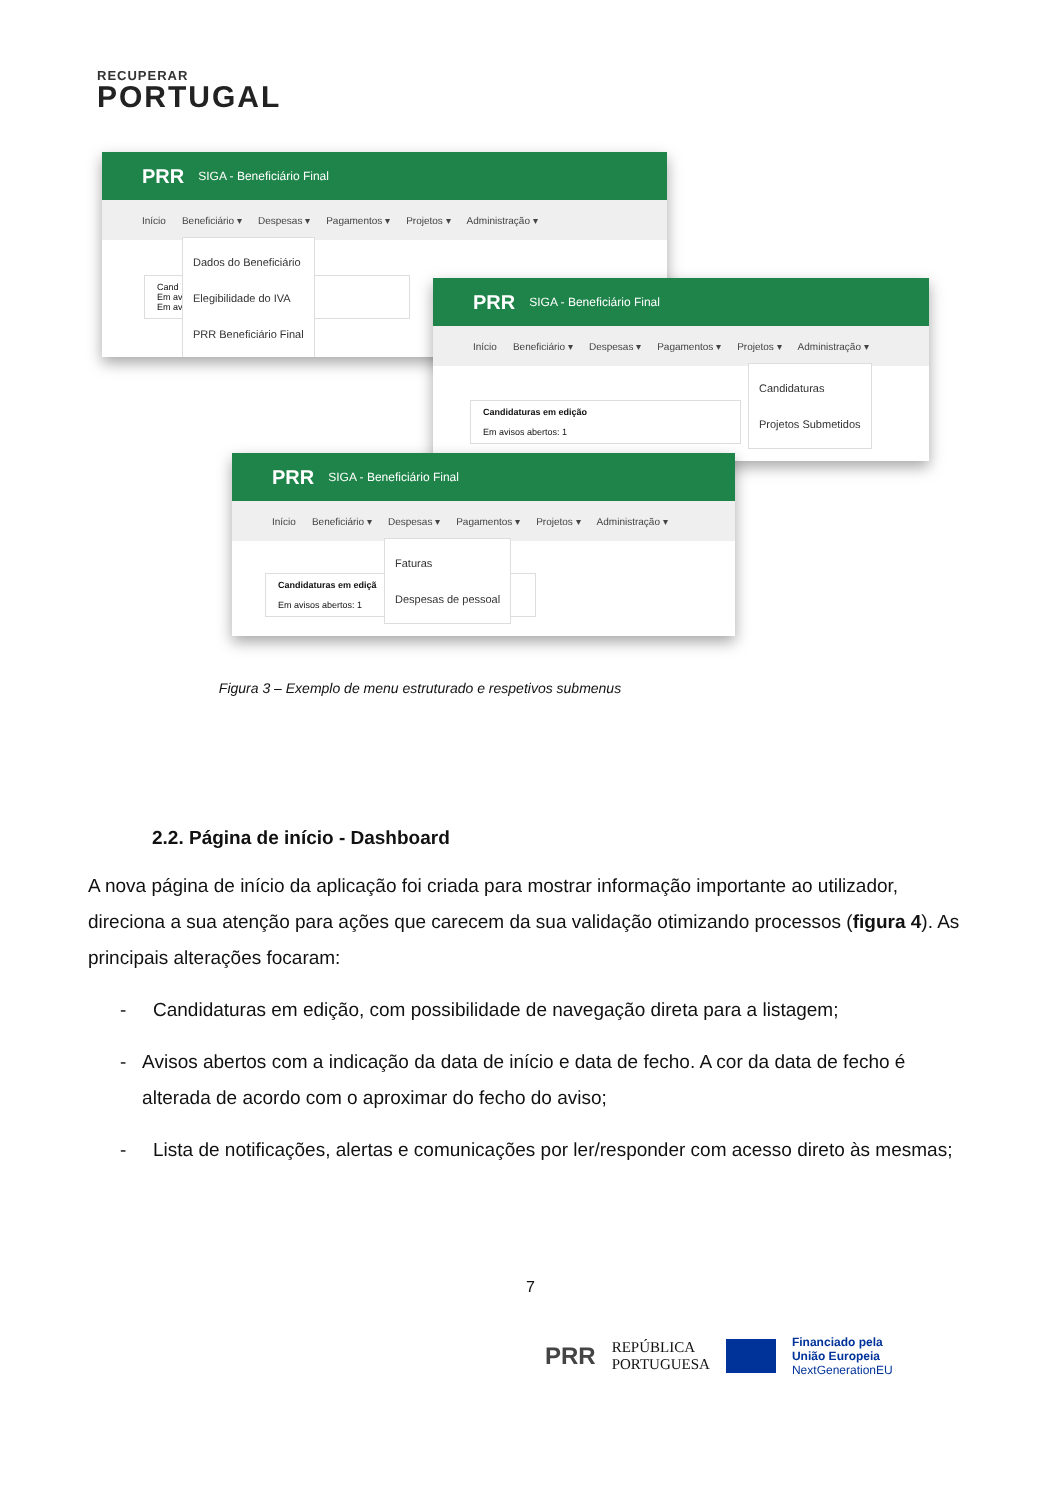RECUPERAR
PORTUGAL
PRR SIGA - Beneficiário Final
Início Beneficiário ▾ Despesas ▾ Pagamentos ▾ Projetos ▾ Administração ▾
Cand
Em av
Em av
Dados do Beneficiário
Elegibilidade do IVA
PRR Beneficiário Final
PRR SIGA - Beneficiário Final
Início Beneficiário ▾ Despesas ▾ Pagamentos ▾ Projetos ▾ Administração ▾
Candidaturas em edição
Em avisos abertos: 1
Candidaturas
Projetos Submetidos
PRR SIGA - Beneficiário Final
Início Beneficiário ▾ Despesas ▾ Pagamentos ▾ Projetos ▾ Administração ▾
Candidaturas em ediçã
Em avisos abertos: 1
Faturas
Despesas de pessoal
Figura 3 – Exemplo de menu estruturado e respetivos submenus
2.2. Página de início - Dashboard
A nova página de início da aplicação foi criada para mostrar informação importante ao utilizador, direciona a sua atenção para ações que carecem da sua validação otimizando processos (figura 4). As principais alterações focaram:
- Candidaturas em edição, com possibilidade de navegação direta para a listagem;
- Avisos abertos com a indicação da data de início e data de fecho. A cor da data de fecho é alterada de acordo com o aproximar do fecho do aviso;
- Lista de notificações, alertas e comunicações por ler/responder com acesso direto às mesmas;
7
PRR REPÚBLICA
PORTUGUESA Financiado pela
União Europeia
NextGenerationEU